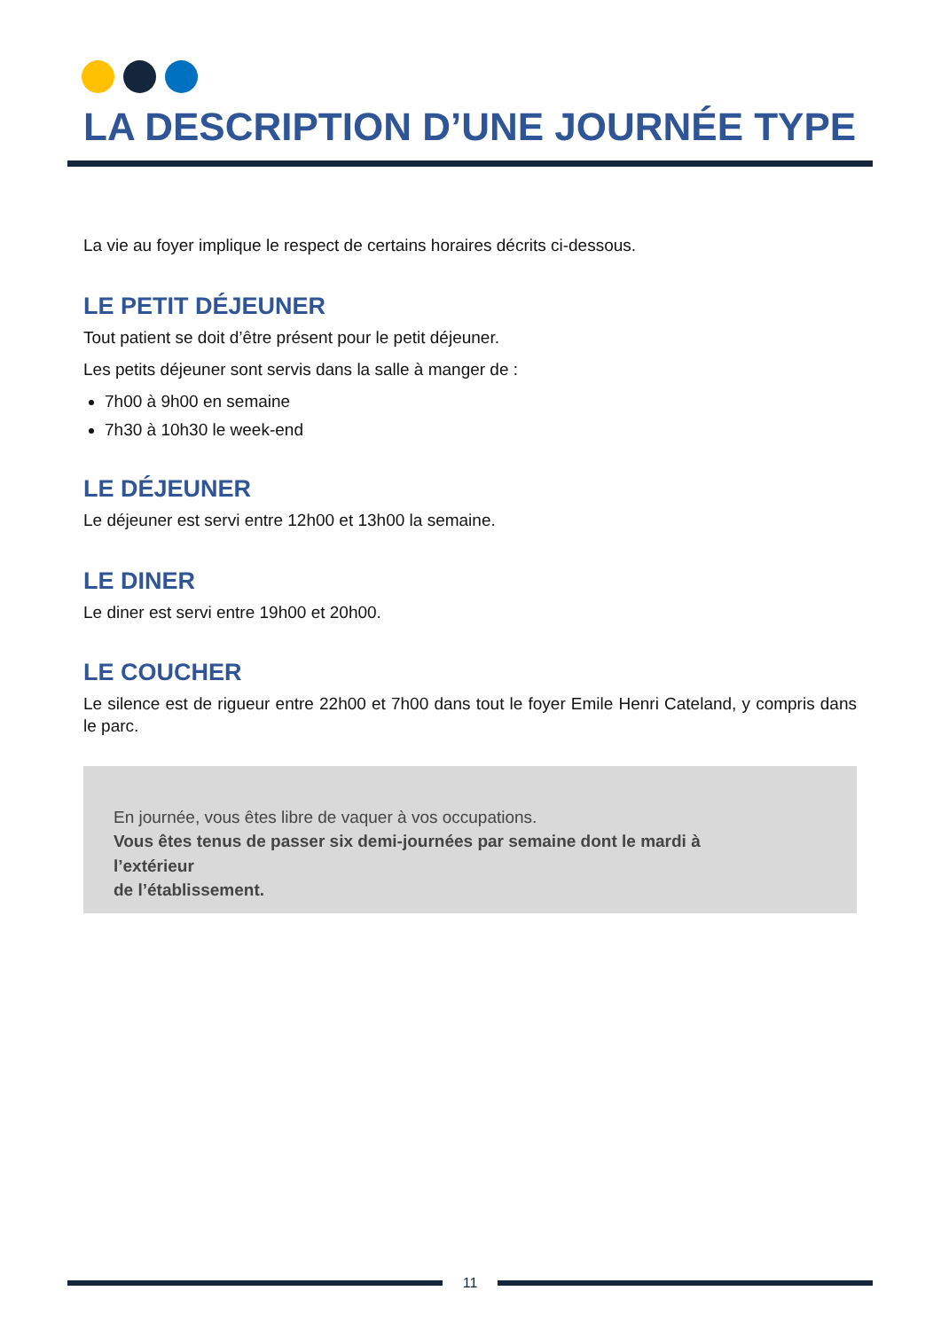LA DESCRIPTION D’UNE JOURNÉE TYPE
La vie au foyer implique le respect de certains horaires décrits ci-dessous.
LE PETIT DÉJEUNER
Tout patient se doit d’être présent pour le petit déjeuner.
Les petits déjeuner sont servis dans la salle à manger de :
7h00 à 9h00 en semaine
7h30 à 10h30 le week-end
LE DÉJEUNER
Le déjeuner est servi entre 12h00 et 13h00 la semaine.
LE DINER
Le diner est servi entre 19h00 et 20h00.
LE COUCHER
Le silence est de rigueur entre 22h00 et 7h00 dans tout le foyer Emile Henri Cateland, y compris dans le parc.
En journée, vous êtes libre de vaquer à vos occupations.
Vous êtes tenus de passer six demi-journées par semaine dont le mardi à
l’extérieur
de l’établissement.
11